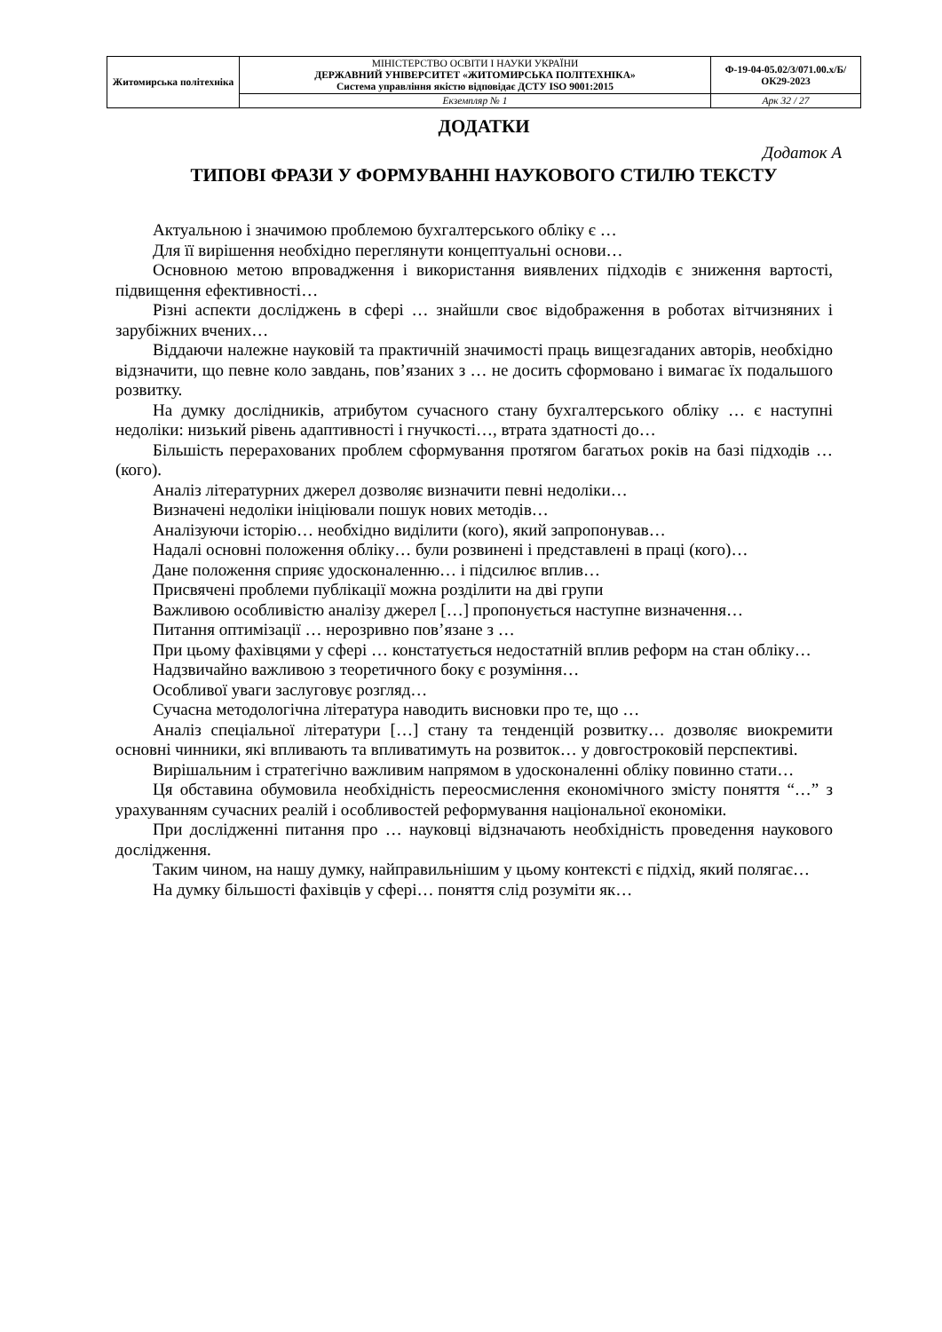| Житомирська політехніка | МІНІСТЕРСТВО ОСВІТИ І НАУКИ УКРАЇНИ ДЕРЖАВНИЙ УНІВЕРСИТЕТ «ЖИТОМИРСЬКА ПОЛІТЕХНІКА» Система управління якістю відповідає ДСТУ ISO 9001:2015 | Ф-19-04-05.02/3/071.00.х/Б/ОК29-2023 |
| | Екземпляр № 1 | Арк 32 / 27 |
ДОДАТКИ
Додаток А
ТИПОВІ ФРАЗИ У ФОРМУВАННІ НАУКОВОГО СТИЛЮ ТЕКСТУ
Актуальною і значимою проблемою бухгалтерського обліку є …
Для її вирішення необхідно переглянути концептуальні основи…
Основною метою впровадження і використання виявлених підходів є зниження вартості, підвищення ефективності…
Різні аспекти досліджень в сфері … знайшли своє відображення в роботах вітчизняних і зарубіжних вчених…
Віддаючи належне науковій та практичній значимості праць вищезгаданих авторів, необхідно відзначити, що певне коло завдань, пов’язаних з … не досить сформовано і вимагає їх подальшого розвитку.
На думку дослідників, атрибутом сучасного стану бухгалтерського обліку … є наступні недоліки: низький рівень адаптивності і гнучкості…, втрата здатності до…
Більшість перерахованих проблем сформування протягом багатьох років на базі підходів … (кого).
Аналіз літературних джерел дозволяє визначити певні недоліки…
Визначені недоліки ініціювали пошук нових методів…
Аналізуючи історію… необхідно виділити (кого), який запропонував…
Надалі основні положення обліку… були розвинені і представлені в праці (кого)…
Дане положення сприяє удосконаленню… і підсилює вплив…
Присвячені проблеми публікації можна розділити на дві групи
Важливою особливістю аналізу джерел […] пропонується наступне визначення…
Питання оптимізації … нерозривно пов’язане з …
При цьому фахівцями у сфері … констатується недостатній вплив реформ на стан обліку…
Надзвичайно важливою з теоретичного боку є розуміння…
Особливої уваги заслуговує розгляд…
Сучасна методологічна література наводить висновки про те, що …
Аналіз спеціальної літератури […] стану та тенденцій розвитку… дозволяє виокремити основні чинники, які впливають та впливатимуть на розвиток… у довгостроковій перспективі.
Вирішальним і стратегічно важливим напрямом в удосконаленні обліку повинно стати…
Ця обставина обумовила необхідність переосмислення економічного змісту поняття “…” з урахуванням сучасних реалій і особливостей реформування національної економіки.
При дослідженні питання про … науковці відзначають необхідність проведення наукового дослідження.
Таким чином, на нашу думку, найправильнішим у цьому контексті є підхід, який полягає…
На думку більшості фахівців у сфері… поняття слід розуміти як…